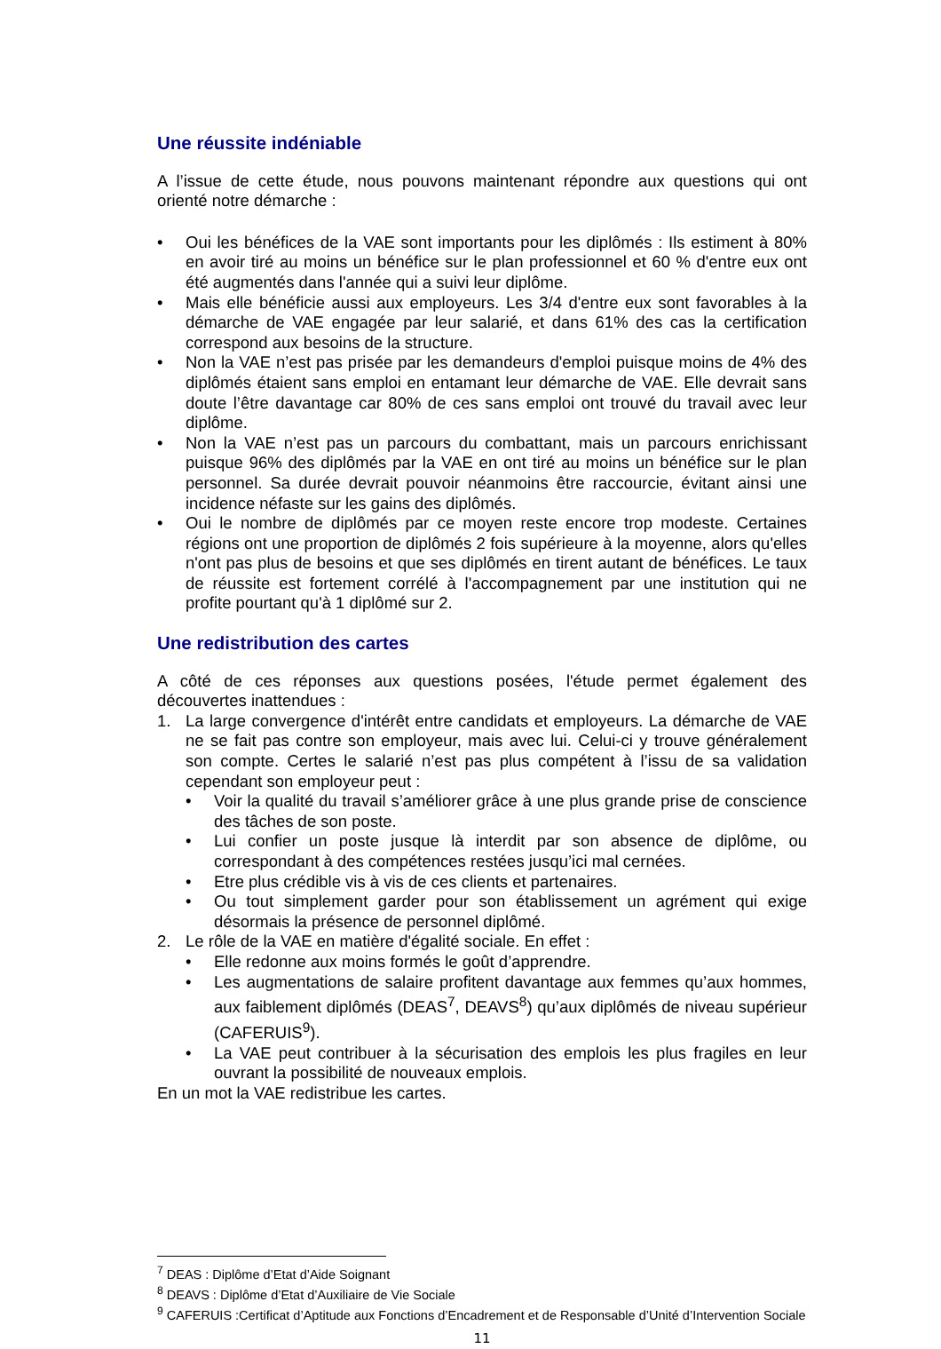Une réussite indéniable
A l’issue de cette étude, nous pouvons maintenant répondre aux questions qui ont orienté notre démarche :
• Oui les bénéfices de la VAE sont importants pour les diplômés : Ils estiment à 80% en avoir tiré au moins un bénéfice sur le plan professionnel et 60 % d'entre eux ont été augmentés dans l'année qui a suivi leur diplôme.
• Mais elle bénéficie aussi aux employeurs. Les 3/4 d'entre eux sont favorables à la démarche de VAE engagée par leur salarié, et dans 61% des cas la certification correspond aux besoins de la structure.
• Non la VAE n’est pas prisée par les demandeurs d'emploi puisque moins de 4% des diplômés étaient sans emploi en entamant leur démarche de VAE. Elle devrait sans doute l’être davantage car 80% de ces sans emploi ont trouvé du travail avec leur diplôme.
• Non la VAE n’est pas un parcours du combattant, mais un parcours enrichissant puisque 96% des diplômés par la VAE en ont tiré au moins un bénéfice sur le plan personnel. Sa durée devrait pouvoir néanmoins être raccourcie, évitant ainsi une incidence néfaste sur les gains des diplômés.
• Oui le nombre de diplômés par ce moyen reste encore trop modeste. Certaines régions ont une proportion de diplômés 2 fois supérieure à la moyenne, alors qu'elles n'ont pas plus de besoins et que ses diplômés en tirent autant de bénéfices. Le taux de réussite est fortement corrélé à l'accompagnement par une institution qui ne profite pourtant qu'à 1 diplômé sur 2.
Une redistribution des cartes
A côté de ces réponses aux questions posées, l'étude permet également des découvertes inattendues :
1. La large convergence d'intérêt entre candidats et employeurs. La démarche de VAE ne se fait pas contre son employeur, mais avec lui. Celui-ci y trouve généralement son compte. Certes le salarié n’est pas plus compétent à l’issu de sa validation cependant son employeur peut :
• Voir la qualité du travail s’améliorer grâce à une plus grande prise de conscience des tâches de son poste.
• Lui confier un poste jusque là interdit par son absence de diplôme, ou correspondant à des compétences restées jusqu’ici mal cernées.
• Etre plus crédible vis à vis de ces clients et partenaires.
• Ou tout simplement garder pour son établissement un agrément qui exige désormais la présence de personnel diplômé.
2. Le rôle de la VAE en matière d'égalité sociale. En effet :
• Elle redonne aux moins formés le goût d’apprendre.
• Les augmentations de salaire profitent davantage aux femmes qu’aux hommes, aux faiblement diplômés (DEAS<sup>7</sup>, DEAVS<sup>8</sup>) qu’aux diplômés de niveau supérieur (CAFERUIS<sup>9</sup>).
• La VAE peut contribuer à la sécurisation des emplois les plus fragiles en leur ouvrant la possibilité de nouveaux emplois.
En un mot la VAE redistribue les cartes.
<sup>7</sup> DEAS : Diplôme d’Etat d’Aide Soignant
<sup>8</sup> DEAVS : Diplôme d’Etat d’Auxiliaire de Vie Sociale
<sup>9</sup> CAFERUIS :Certificat d’Aptitude aux Fonctions d’Encadrement et de Responsable d’Unité d’Intervention Sociale
11